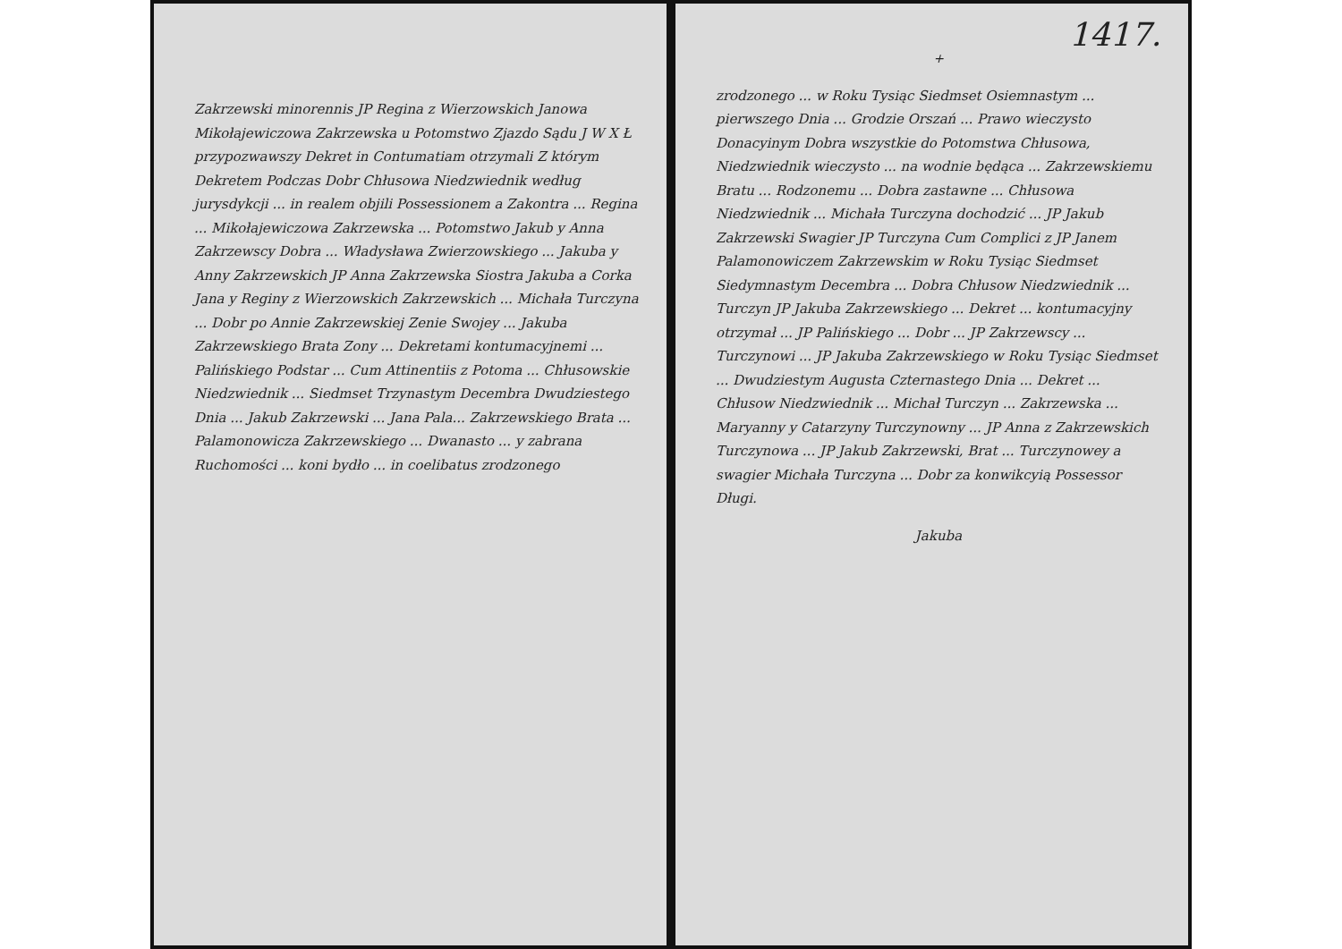Zakrzewski minorennis JP Regina z Wierzowskich Janowa Mikołajewiczowa Zakrzewska u Potomstwo Zjazdo Sądu J W X Ł przypozwawszy Dekret in Contumatiam otrzymali Z którym Dekretem Podczas Dobr Chłusowa Niedzwiednik według jurysdykcji ... in realem objili Possessionem a Zakontra ... Regina ... Mikołajewiczowa Zakrzewska ... Potomstwo Jakub y Anna Zakrzewscy Dobra ... Władysława Zwierzowskiego ... Jakuba y Anny Zakrzewskich JP Anna Zakrzewska Siostra Jakuba a Corka Jana y Reginy z Wierzowskich Zakrzewskich ... Michała Turczyna ... Dobr po Annie Zakrzewskiej Zenie Swojey ... Jakuba Zakrzewskiego Brata Zony ... Dekretami kontumacyjnemi ... Palińskiego Podstar ... Cum Attinentiis z Potoma ... Chłusowskie Niedzwiednik ... Siedmset Trzynastym Decembra Dwudziestego Dnia ... Jakub Zakrzewski ... Jana Pala... Zakrzewskiego Brata ... Palamonowicza Zakrzewskiego ... Dwanasto ... y zabrana Ruchomości ... koni bydło ... in coelibatus zrodzonego
1417.
+
zrodzonego ... w Roku Tysiąc Siedmset Osiemnastym ... pierwszego Dnia ... Grodzie Orszań ... Prawo wieczysto Donacyinym Dobra wszystkie do Potomstwa Chłusowa, Niedzwiednik wieczysto ... na wodnie będąca ... Zakrzewskiemu Bratu ... Rodzonemu ... Dobra zastawne ... Chłusowa Niedzwiednik ... Michała Turczyna dochodzić ... JP Jakub Zakrzewski Swagier JP Turczyna Cum Complici z JP Janem Palamonowiczem Zakrzewskim w Roku Tysiąc Siedmset Siedymnastym Decembra ... Dobra Chłusow Niedzwiednik ... Turczyn JP Jakuba Zakrzewskiego ... Dekret ... kontumacyjny otrzymał ... JP Palińskiego ... Dobr ... JP Zakrzewscy ... Turczynowi ... JP Jakuba Zakrzewskiego w Roku Tysiąc Siedmset ... Dwudziestym Augusta Czternastego Dnia ... Dekret ... Chłusow Niedzwiednik ... Michał Turczyn ... Zakrzewska ... Maryanny y Catarzyny Turczynowny ... JP Anna z Zakrzewskich Turczynowa ... JP Jakub Zakrzewski, Brat ... Turczynowey a swagier Michała Turczyna ... Dobr za konwikcyią Possessor Długi.
Jakuba